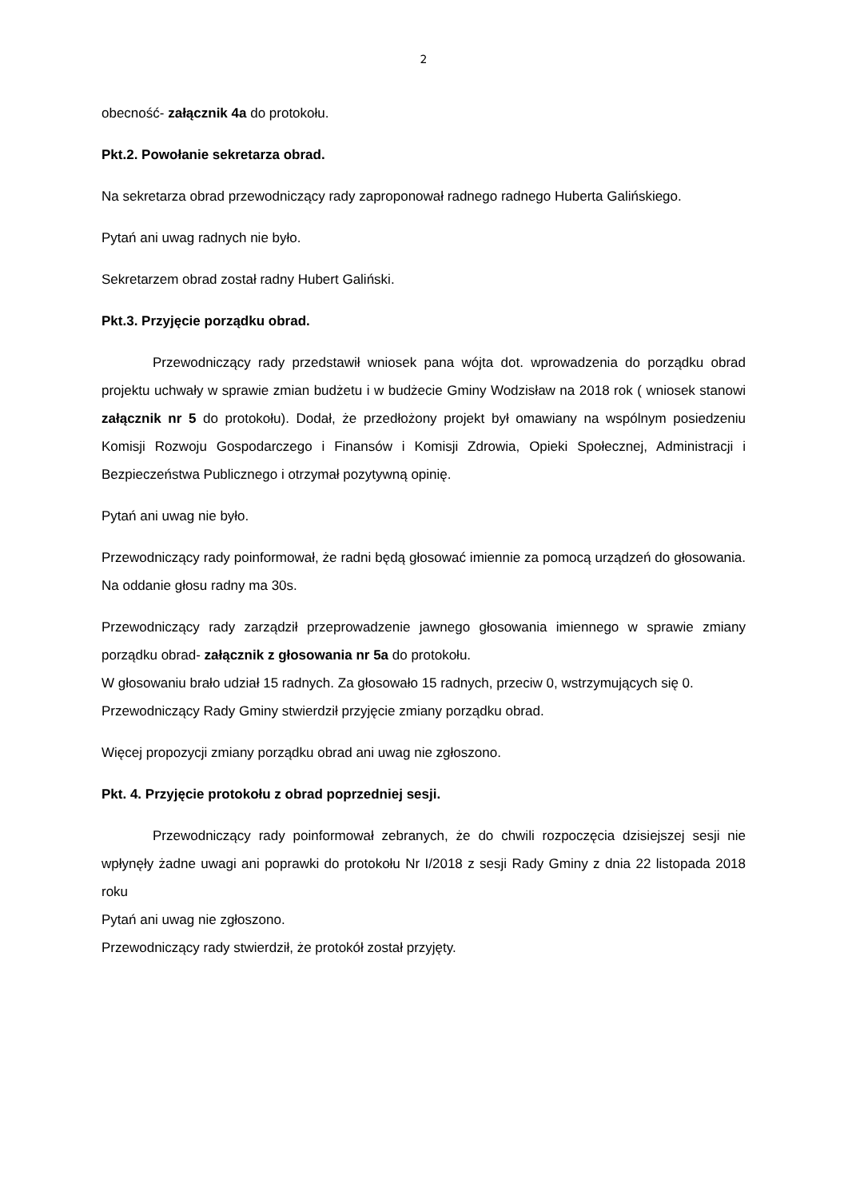2
obecność- załącznik 4a do protokołu.
Pkt.2. Powołanie sekretarza obrad.
Na sekretarza obrad przewodniczący rady zaproponował radnego radnego Huberta Galińskiego.
Pytań ani uwag radnych nie było.
Sekretarzem obrad został radny Hubert Galiński.
Pkt.3. Przyjęcie porządku obrad.
Przewodniczący rady przedstawił wniosek pana wójta dot. wprowadzenia do porządku obrad projektu uchwały w sprawie zmian budżetu i w budżecie Gminy Wodzisław na 2018 rok ( wniosek stanowi załącznik nr 5 do protokołu). Dodał, że przedłożony projekt był omawiany na wspólnym posiedzeniu Komisji Rozwoju Gospodarczego i Finansów i Komisji Zdrowia, Opieki Społecznej, Administracji i Bezpieczeństwa Publicznego i otrzymał pozytywną opinię.
Pytań ani uwag nie było.
Przewodniczący rady poinformował, że radni będą głosować imiennie za pomocą urządzeń do głosowania. Na oddanie głosu radny ma 30s.
Przewodniczący rady zarządził przeprowadzenie jawnego głosowania imiennego w sprawie zmiany porządku obrad- załącznik z głosowania nr 5a do protokołu.
W głosowaniu brało udział 15 radnych. Za głosowało 15 radnych, przeciw 0, wstrzymujących się 0.
Przewodniczący Rady Gminy stwierdził przyjęcie zmiany porządku obrad.
Więcej propozycji zmiany porządku obrad ani uwag nie zgłoszono.
Pkt. 4. Przyjęcie protokołu z obrad poprzedniej sesji.
Przewodniczący rady poinformował zebranych, że do chwili rozpoczęcia dzisiejszej sesji nie wpłynęły żadne uwagi ani poprawki do protokołu Nr I/2018 z sesji Rady Gminy z dnia 22 listopada 2018 roku
Pytań ani uwag nie zgłoszono.
Przewodniczący rady stwierdził, że protokół został przyjęty.